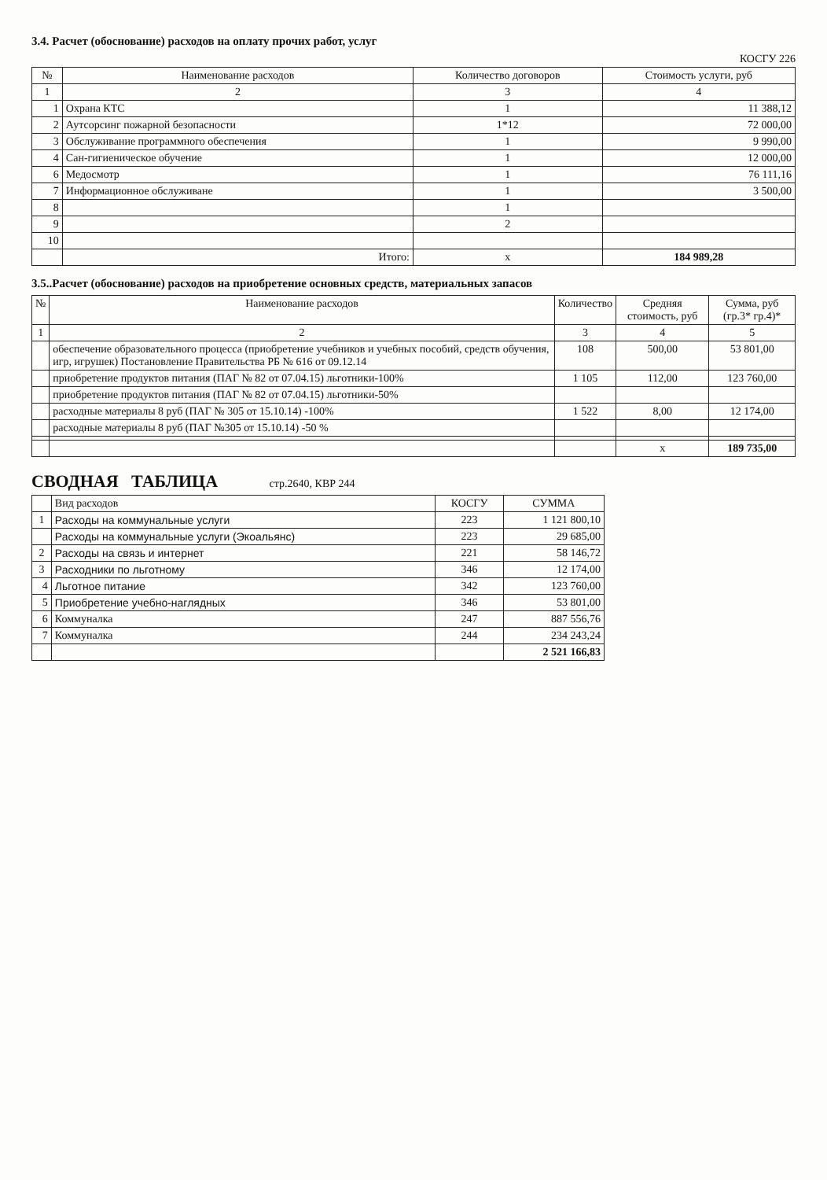3.4. Расчет (обоснование) расходов на оплату прочих работ, услуг
КОСГУ 226
| № | Наименование расходов | Количество договоров | Стоимость услуги, руб |
| --- | --- | --- | --- |
| 1 | 2 | 3 | 4 |
| 1 | Охрана КТС | 1 | 11 388,12 |
| 2 | Аутсорсинг пожарной безопасности | 1*12 | 72 000,00 |
| 3 | Обслуживание программного обеспечения | 1 | 9 990,00 |
| 4 | Сан-гигиеническое обучение | 1 | 12 000,00 |
| 6 | Медосмотр | 1 | 76 111,16 |
| 7 | Информационное обслуживане | 1 | 3 500,00 |
| 8 | | 1 | |
| 9 | | 2 | |
| 10 | | | |
| | Итого: | x | 184 989,28 |
3.5..Расчет (обоснование) расходов на приобретение основных средств, материальных запасов
| № | Наименование расходов | Количество | Средняя стоимость, руб | Сумма, руб (гр.3* гр.4)* |
| --- | --- | --- | --- | --- |
| 1 | 2 | 3 | 4 | 5 |
| | обеспечение образовательного процесса (приобретение учебников и учебных пособий, средств обучения, игр, игрушек) Постановление Правительства РБ № 616 от 09.12.14 | 108 | 500,00 | 53 801,00 |
| | приобретение продуктов питания (ПАГ № 82 от 07.04.15) льготники-100% | 1 105 | 112,00 | 123 760,00 |
| | приобретение продуктов питания (ПАГ № 82 от 07.04.15) льготники-50% | | | |
| | расходные материалы 8 руб (ПАГ № 305 от 15.10.14) -100% | 1 522 | 8,00 | 12 174,00 |
| | расходные материалы 8 руб (ПАГ №305 от 15.10.14) -50 % | | | |
| | | | x | 189 735,00 |
СВОДНАЯ ТАБЛИЦА стр.2640, КВР 244
| | Вид расходов | КОСГУ | СУММА |
| --- | --- | --- | --- |
| 1 | Расходы на коммунальные услуги | 223 | 1 121 800,10 |
| | Расходы на коммунальные услуги (Экоальянс) | 223 | 29 685,00 |
| 2 | Расходы на связь и интернет | 221 | 58 146,72 |
| 3 | Расходники по льготному | 346 | 12 174,00 |
| 4 | Льготное питание | 342 | 123 760,00 |
| 5 | Приобретение учебно-наглядных | 346 | 53 801,00 |
| 6 | Коммуналка | 247 | 887 556,76 |
| 7 | Коммуналка | 244 | 234 243,24 |
| | | | 2 521 166,83 |